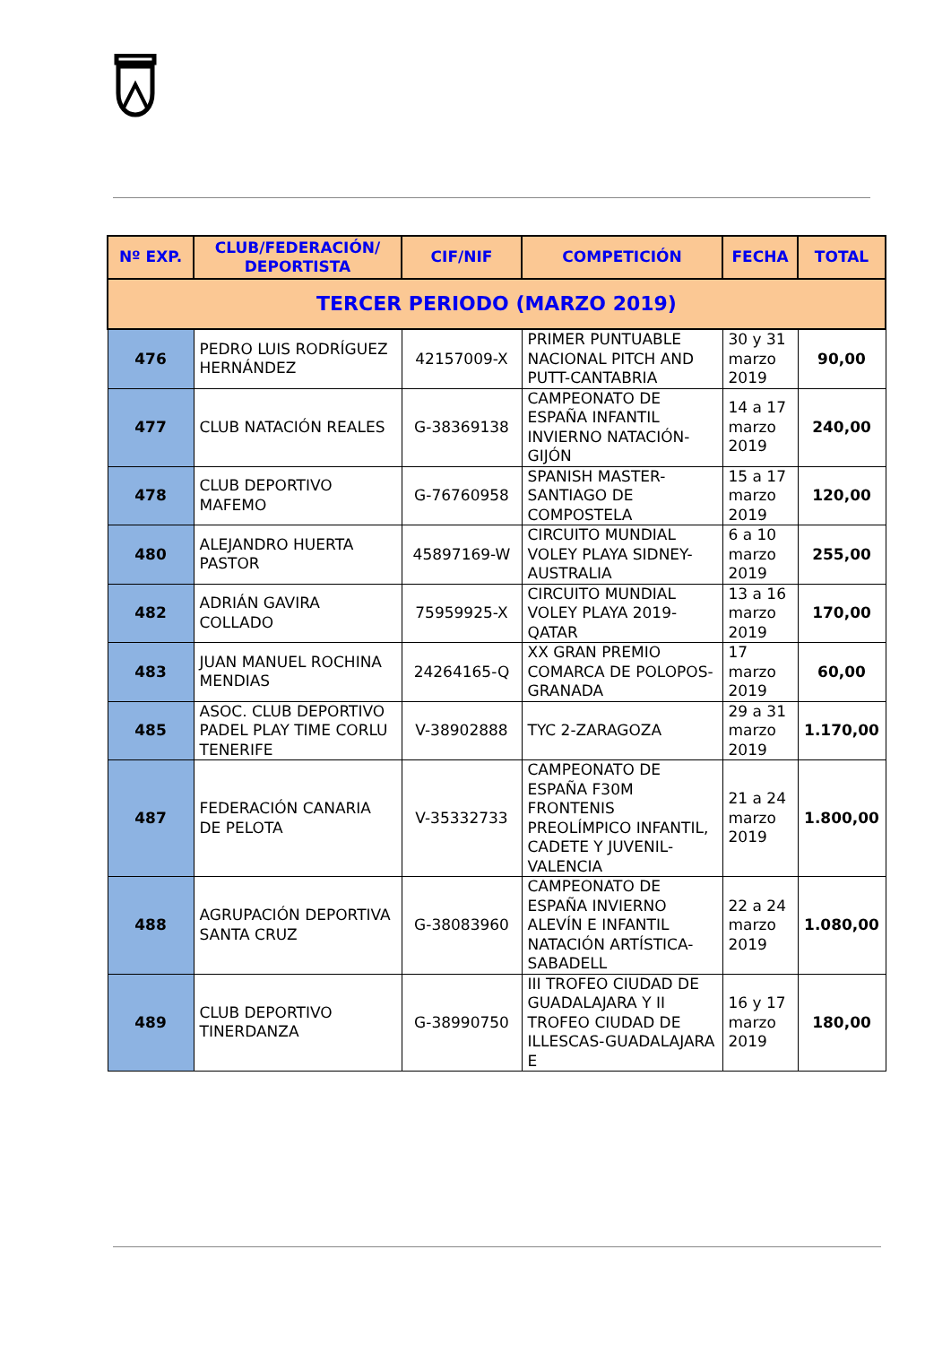| Nº EXP. | CLUB/FEDERACIÓN/ DEPORTISTA | CIF/NIF | COMPETICIÓN | FECHA | TOTAL |
| --- | --- | --- | --- | --- | --- |
| TERCER PERIODO (MARZO 2019) | | | | | |
| 476 | PEDRO LUIS RODRÍGUEZ HERNÁNDEZ | 42157009-X | PRIMER PUNTUABLE NACIONAL PITCH AND PUTT-CANTABRIA | 30 y 31 marzo 2019 | 90,00 |
| 477 | CLUB NATACIÓN REALES | G-38369138 | CAMPEONATO DE ESPAÑA INFANTIL INVIERNO NATACIÓN-GIJÓN | 14 a 17 marzo 2019 | 240,00 |
| 478 | CLUB DEPORTIVO MAFEMO | G-76760958 | SPANISH MASTER-SANTIAGO DE COMPOSTELA | 15 a 17 marzo 2019 | 120,00 |
| 480 | ALEJANDRO HUERTA PASTOR | 45897169-W | CIRCUITO MUNDIAL VOLEY PLAYA SIDNEY-AUSTRALIA | 6 a 10 marzo 2019 | 255,00 |
| 482 | ADRIÁN GAVIRA COLLADO | 75959925-X | CIRCUITO MUNDIAL VOLEY PLAYA 2019-QATAR | 13 a 16 marzo 2019 | 170,00 |
| 483 | JUAN MANUEL ROCHINA MENDIAS | 24264165-Q | XX GRAN PREMIO COMARCA DE POLOPOS-GRANADA | 17 marzo 2019 | 60,00 |
| 485 | ASOC. CLUB DEPORTIVO PADEL PLAY TIME CORLU TENERIFE | V-38902888 | TYC 2-ZARAGOZA | 29 a 31 marzo 2019 | 1.170,00 |
| 487 | FEDERACIÓN CANARIA DE PELOTA | V-35332733 | CAMPEONATO DE ESPAÑA F30M FRONTENIS PREOLÍMPICO INFANTIL, CADETE Y JUVENIL-VALENCIA | 21 a 24 marzo 2019 | 1.800,00 |
| 488 | AGRUPACIÓN DEPORTIVA SANTA CRUZ | G-38083960 | CAMPEONATO DE ESPAÑA INVIERNO ALEVÍN E INFANTIL NATACIÓN ARTÍSTICA-SABADELL | 22 a 24 marzo 2019 | 1.080,00 |
| 489 | CLUB DEPORTIVO TINERDANZA | G-38990750 | III TROFEO CIUDAD DE GUADALAJARA Y II TROFEO CIUDAD DE ILLESCAS-GUADALAJARA E | 16 y 17 marzo 2019 | 180,00 |